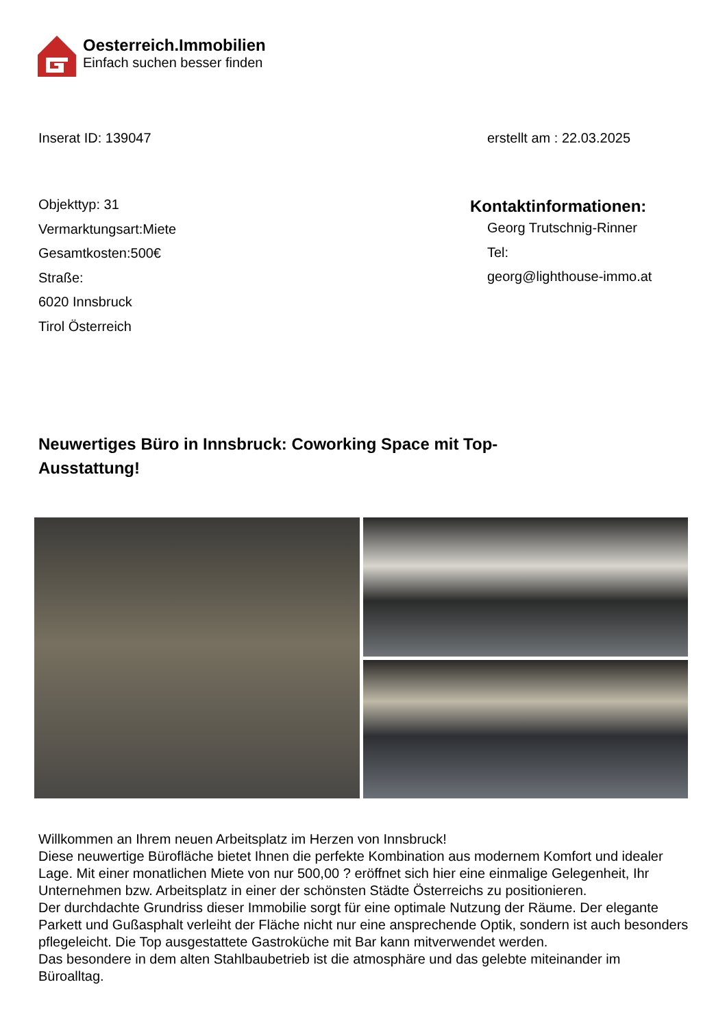Oesterreich.Immobilien
Einfach suchen besser finden
Inserat ID: 139047 erstellt am : 22.03.2025
Objekttyp: 31
Vermarktungsart:Miete
Gesamtkosten:500€
Straße:
6020 Innsbruck
Tirol Österreich
Kontaktinformationen:
Georg Trutschnig-Rinner
Tel:
georg@lighthouse-immo.at
Neuwertiges Büro in Innsbruck: Coworking Space mit Top-Ausstattung!
Willkommen an Ihrem neuen Arbeitsplatz im Herzen von Innsbruck!
Diese neuwertige Bürofläche bietet Ihnen die perfekte Kombination aus modernem Komfort und idealer Lage. Mit einer monatlichen Miete von nur 500,00 ? eröffnet sich hier eine einmalige Gelegenheit, Ihr Unternehmen bzw. Arbeitsplatz in einer der schönsten Städte Österreichs zu positionieren.
Der durchdachte Grundriss dieser Immobilie sorgt für eine optimale Nutzung der Räume. Der elegante Parkett und Gußasphalt verleiht der Fläche nicht nur eine ansprechende Optik, sondern ist auch besonders pflegeleicht. Die Top ausgestattete Gastroküche mit Bar kann mitverwendet werden.
Das besondere in dem alten Stahlbaubetrieb ist die atmosphäre und das gelebte miteinander im Büroalltag.